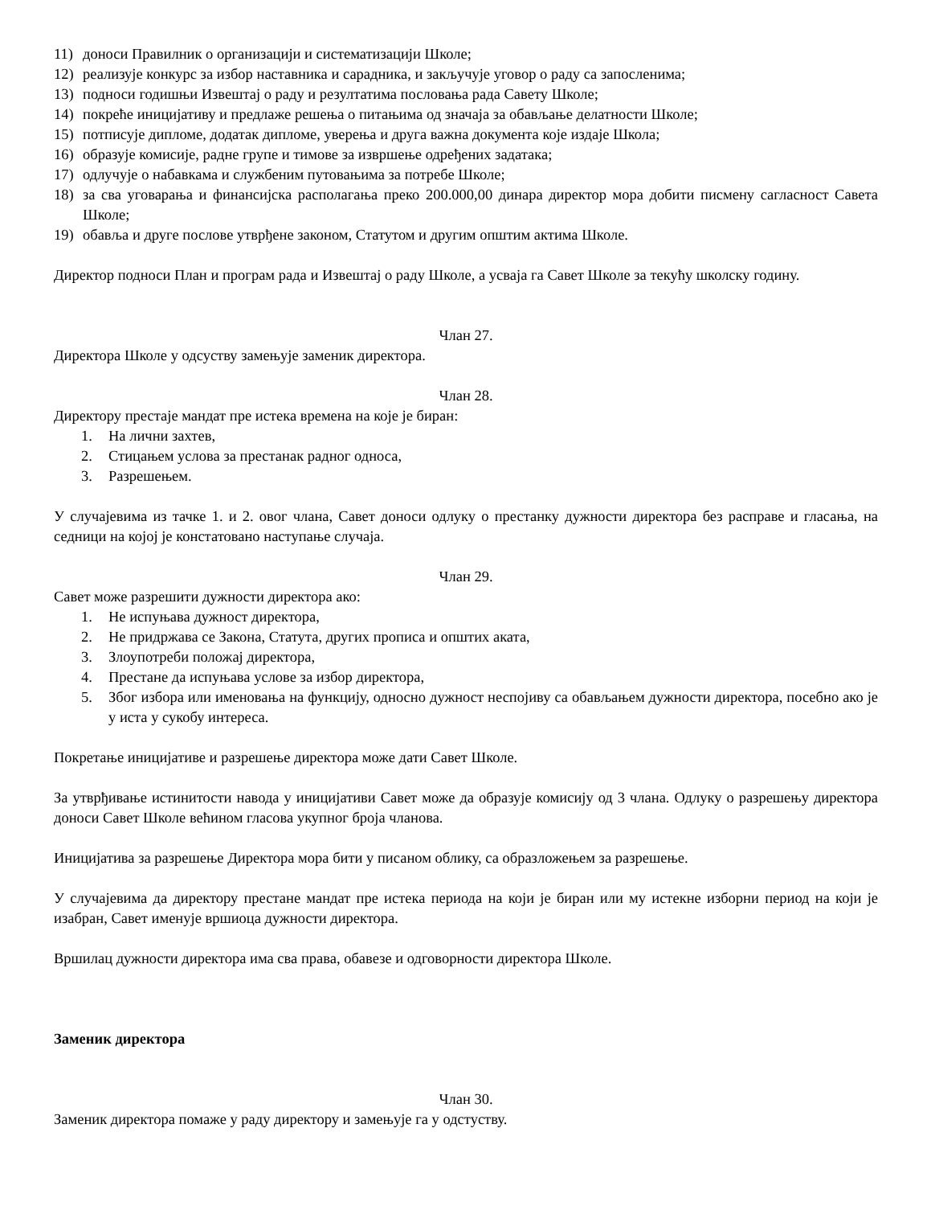11) доноси Правилник о организацији и систематизацији Школе;
12) реализује конкурс за избор наставника и сарадника, и закључује уговор о раду са запосленима;
13) подноси годишњи Извештај о раду и резултатима пословања рада Савету Школе;
14) покреће иницијативу и предлаже решења о питањима од значаја за обављање делатности Школе;
15) потписује дипломе, додатак дипломе, уверења и друга важна документа које издаје Школа;
16) образује комисије, радне групе и тимове за извршење одређених задатака;
17) одлучује о набавкама и службеним путовањима за потребе Школе;
18) за сва уговарања и финансијска располагања преко 200.000,00 динара директор мора добити писмену сагласност Савета Школе;
19) обавља и друге послове утврђене законом, Статутом и другим општим актима Школе.
Директор подноси План и програм рада и Извештај о раду Школе, а усваја га Савет Школе за текућу школску годину.
Члан 27.
Директора Школе у одсуству замењује заменик директора.
Члан 28.
Директору престаје мандат пре истека времена на које је биран:
1. На лични захтев,
2. Стицањем услова за престанак радног односа,
3. Разрешењем.
У случајевима из тачке 1. и 2. овог члана, Савет доноси одлуку о престанку дужности директора без расправе и гласања, на седници на којој је констатовано наступање случаја.
Члан 29.
Савет може разрешити дужности директора ако:
1. Не испуњава дужност директора,
2. Не придржава се Закона, Статута, других прописа и општих аката,
3. Злоупотреби положај директора,
4. Престане да испуњава услове за избор директора,
5. Због избора или именовања на функцију, односно дужност неспојиву са обављањем дужности директора, посебно ако је у иста у сукобу интереса.
Покретање иницијативе и разрешење директора може дати Савет Школе.
За утврђивање истинитости навода у иницијативи Савет може да образује комисију од 3 члана. Одлуку о разрешењу директора доноси Савет Школе већином гласова укупног броја чланова.
Иницијатива за разрешење Директора мора бити у писаном облику, са образложењем за разрешење.
У случајевима да директору престане мандат пре истека периода на који је биран или му истекне изборни период на који је изабран, Савет именује вршиоца дужности директора.
Вршилац дужности директора има сва права, обавезе и одговорности директора Школе.
Заменик директора
Члан 30.
Заменик директора помаже у раду директору и замењује га у одстуству.